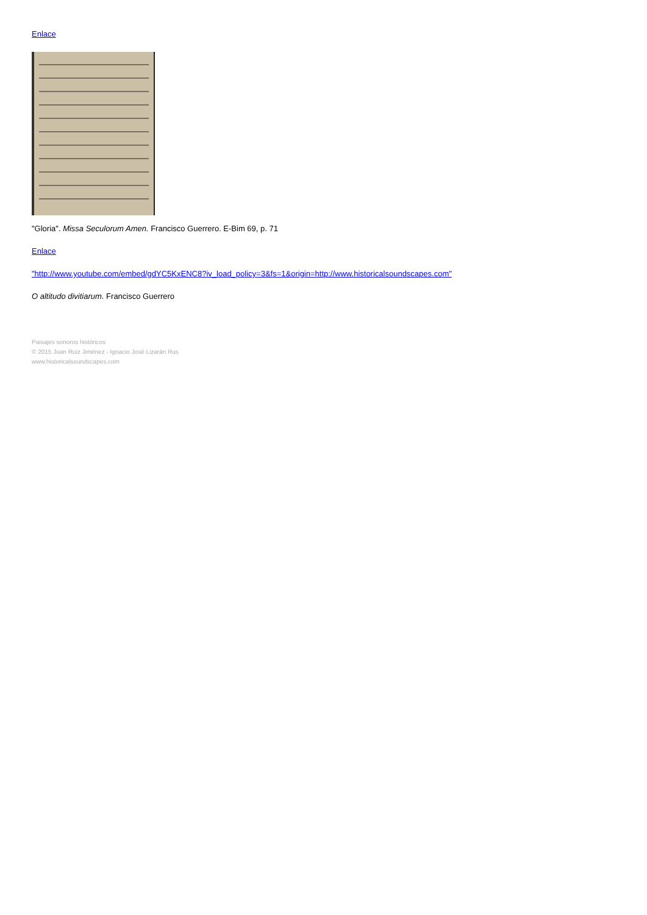Enlace
"Gloria". Missa Seculorum Amen. Francisco Guerrero. E-Bim 69, p. 71
Enlace
"http://www.youtube.com/embed/gdYC5KxENC8?iv_load_policy=3&fs=1&origin=http://www.historicalsoundscapes.com"
O altitudo divitiarum. Francisco Guerrero
Paisajes sonoros históricos
© 2015 Juan Ruiz Jiménez - Ignacio José Lizarán Rus
www.historicalsoundscapes.com